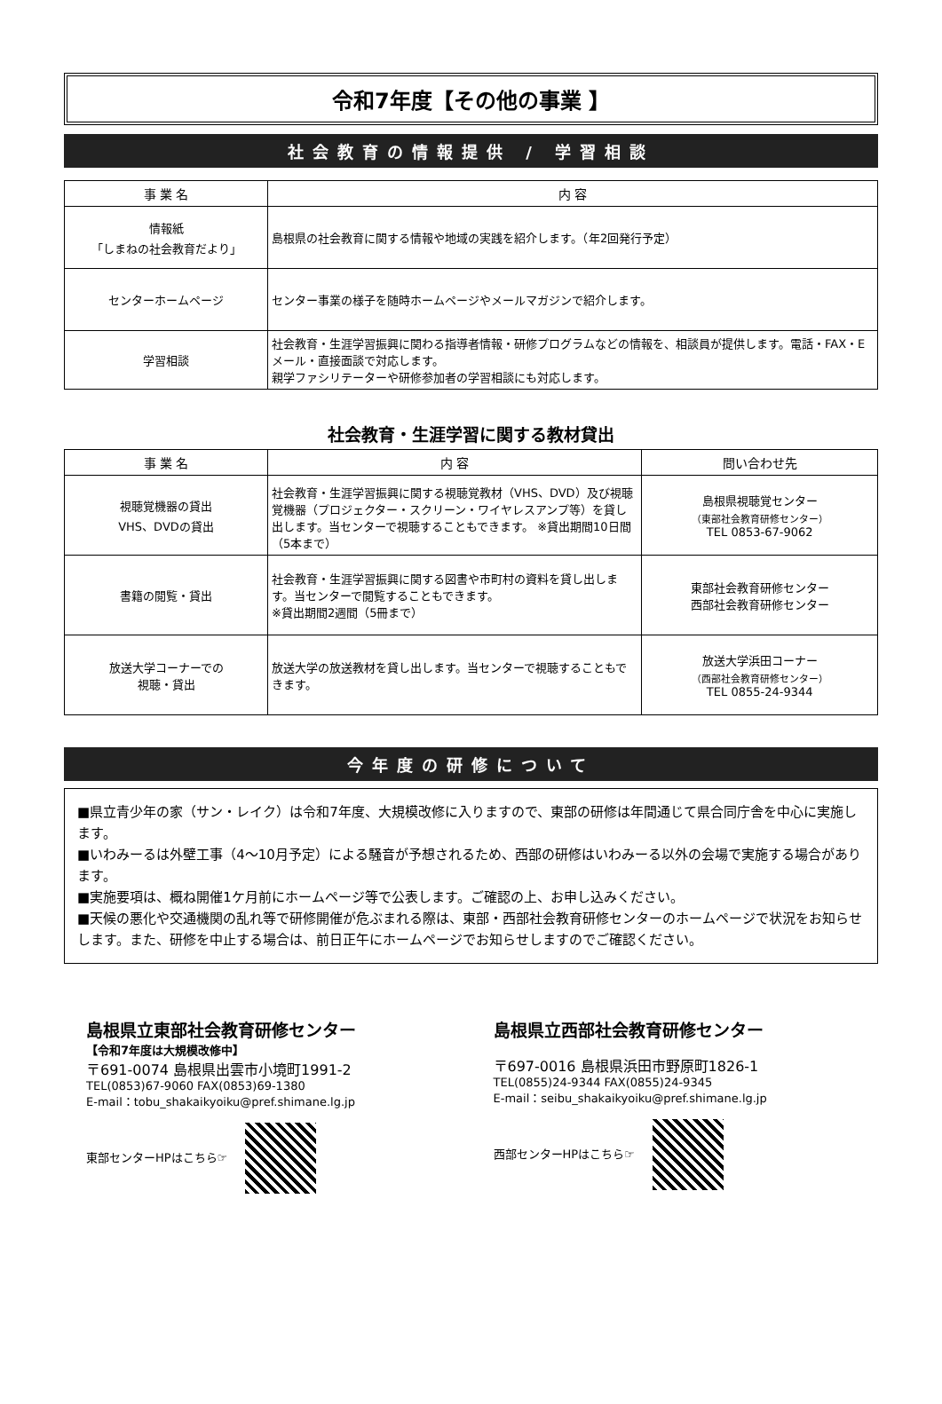令和7年度【その他の事業 】
社会教育の情報提供 / 学習相談
| 事 業 名 | 内 容 |
| --- | --- |
| 情報紙 「しまねの社会教育だより」 | 島根県の社会教育に関する情報や地域の実践を紹介します。（年2回発行予定） |
| センターホームページ | センター事業の様子を随時ホームページやメールマガジンで紹介します。 |
| 学習相談 | 社会教育・生涯学習振興に関わる指導者情報・研修プログラムなどの情報を、相談員が提供します。電話・FAX・Eメール・直接面談で対応します。 親学ファシリテーターや研修参加者の学習相談にも対応します。 |
社会教育・生涯学習に関する教材貸出
| 事 業 名 | 内 容 | 問い合わせ先 |
| --- | --- | --- |
| 視聴覚機器の貸出 VHS、DVDの貸出 | 社会教育・生涯学習振興に関する視聴覚教材（VHS、DVD）及び視聴覚機器（プロジェクター・スクリーン・ワイヤレスアンプ等）を貸し出します。当センターで視聴することもできます。 ※貸出期間10日間（5本まで） | 島根県視聴覚センター （東部社会教育研修センター） TEL 0853-67-9062 |
| 書籍の閲覧・貸出 | 社会教育・生涯学習振興に関する図書や市町村の資料を貸し出します。当センターで閲覧することもできます。 ※貸出期間2週間（5冊まで） | 東部社会教育研修センター 西部社会教育研修センター |
| 放送大学コーナーでの 視聴・貸出 | 放送大学の放送教材を貸し出します。当センターで視聴することもできます。 | 放送大学浜田コーナー （西部社会教育研修センター） TEL 0855-24-9344 |
今年度の研修について
■県立青少年の家（サン・レイク）は令和7年度、大規模改修に入りますので、東部の研修は年間通じて県合同庁舎を中心に実施します。
■いわみーるは外壁工事（4～10月予定）による騒音が予想されるため、西部の研修はいわみーる以外の会場で実施する場合があります。
■実施要項は、概ね開催1ケ月前にホームページ等で公表します。ご確認の上、お申し込みください。
■天候の悪化や交通機関の乱れ等で研修開催が危ぶまれる際は、東部・西部社会教育研修センターのホームページで状況をお知らせします。また、研修を中止する場合は、前日正午にホームページでお知らせしますのでご確認ください。
島根県立東部社会教育研修センター
【令和7年度は大規模改修中】
〒691-0074 島根県出雲市小境町1991-2
TEL(0853)67-9060 FAX(0853)69-1380
E-mail：tobu_shakaikyoiku@pref.shimane.lg.jp
東部センターHPはこちら☞
島根県立西部社会教育研修センター
〒697-0016 島根県浜田市野原町1826-1
TEL(0855)24-9344 FAX(0855)24-9345
E-mail：seibu_shakaikyoiku@pref.shimane.lg.jp
西部センターHPはこちら☞